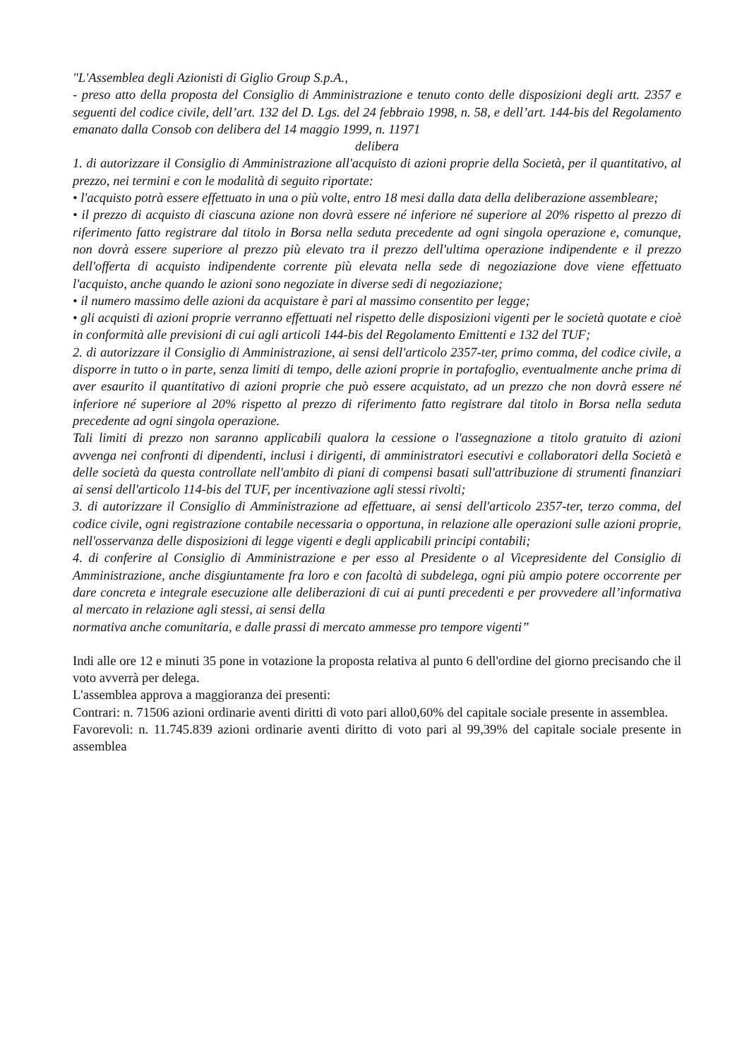"L'Assemblea degli Azionisti di Giglio Group S.p.A.,
- preso atto della proposta del Consiglio di Amministrazione e tenuto conto delle disposizioni degli artt. 2357 e seguenti del codice civile, dell’art. 132 del D. Lgs. del 24 febbraio 1998, n. 58, e dell’art. 144-bis del Regolamento emanato dalla Consob con delibera del 14 maggio 1999, n. 11971
delibera
1. di autorizzare il Consiglio di Amministrazione all'acquisto di azioni proprie della Società, per il quantitativo, al prezzo, nei termini e con le modalità di seguito riportate:
• l'acquisto potrà essere effettuato in una o più volte, entro 18 mesi dalla data della deliberazione assembleare;
• il prezzo di acquisto di ciascuna azione non dovrà essere né inferiore né superiore al 20% rispetto al prezzo di riferimento fatto registrare dal titolo in Borsa nella seduta precedente ad ogni singola operazione e, comunque, non dovrà essere superiore al prezzo più elevato tra il prezzo dell'ultima operazione indipendente e il prezzo dell'offerta di acquisto indipendente corrente più elevata nella sede di negoziazione dove viene effettuato l'acquisto, anche quando le azioni sono negoziate in diverse sedi di negoziazione;
• il numero massimo delle azioni da acquistare è pari al massimo consentito per legge;
• gli acquisti di azioni proprie verranno effettuati nel rispetto delle disposizioni vigenti per le società quotate e cioè in conformità alle previsioni di cui agli articoli 144-bis del Regolamento Emittenti e 132 del TUF;
2. di autorizzare il Consiglio di Amministrazione, ai sensi dell'articolo 2357-ter, primo comma, del codice civile, a disporre in tutto o in parte, senza limiti di tempo, delle azioni proprie in portafoglio, eventualmente anche prima di aver esaurito il quantitativo di azioni proprie che può essere acquistato, ad un prezzo che non dovrà essere né inferiore né superiore al 20% rispetto al prezzo di riferimento fatto registrare dal titolo in Borsa nella seduta precedente ad ogni singola operazione.
Tali limiti di prezzo non saranno applicabili qualora la cessione o l'assegnazione a titolo gratuito di azioni avvenga nei confronti di dipendenti, inclusi i dirigenti, di amministratori esecutivi e collaboratori della Società e delle società da questa controllate nell'ambito di piani di compensi basati sull'attribuzione di strumenti finanziari ai sensi dell'articolo 114-bis del TUF, per incentivazione agli stessi rivolti;
3. di autorizzare il Consiglio di Amministrazione ad effettuare, ai sensi dell'articolo 2357-ter, terzo comma, del codice civile, ogni registrazione contabile necessaria o opportuna, in relazione alle operazioni sulle azioni proprie, nell'osservanza delle disposizioni di legge vigenti e degli applicabili principi contabili;
4. di conferire al Consiglio di Amministrazione e per esso al Presidente o al Vicepresidente del Consiglio di Amministrazione, anche disgiuntamente fra loro e con facoltà di subdelega, ogni più ampio potere occorrente per dare concreta e integrale esecuzione alle deliberazioni di cui ai punti precedenti e per provvedere all’informativa al mercato in relazione agli stessi, ai sensi della
normativa anche comunitaria, e dalle prassi di mercato ammesse pro tempore vigenti”
Indi alle ore 12 e minuti 35 pone in votazione la proposta relativa al punto 6 dell'ordine del giorno precisando che il voto avverrà per delega.
L'assemblea approva a maggioranza dei presenti:
Contrari: n. 71506 azioni ordinarie aventi diritti di voto pari allo0,60% del capitale sociale presente in assemblea.
Favorevoli: n. 11.745.839 azioni ordinarie aventi diritto di voto pari al 99,39% del capitale sociale presente in assemblea